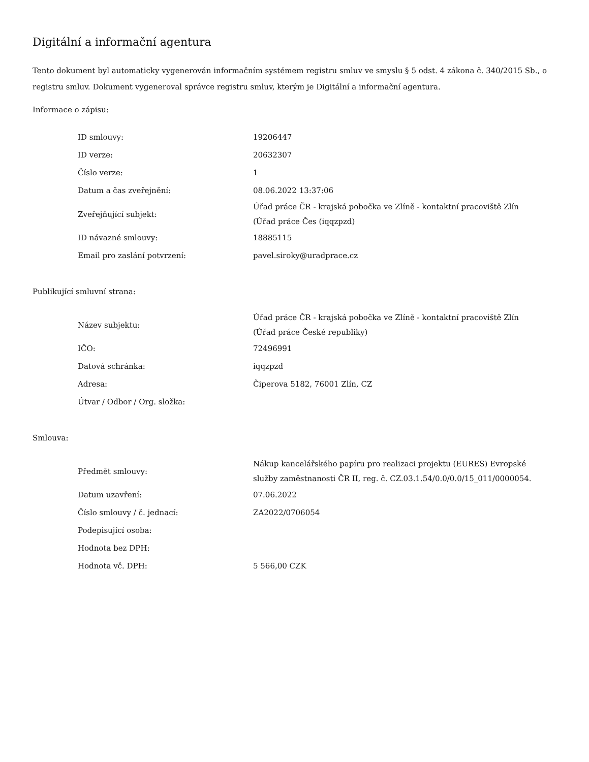Digitální a informační agentura
Tento dokument byl automaticky vygenerován informačním systémem registru smluv ve smyslu § 5 odst. 4 zákona č. 340/2015 Sb., o registru smluv. Dokument vygeneroval správce registru smluv, kterým je Digitální a informační agentura.
Informace o zápisu:
| ID smlouvy: | 19206447 |
| ID verze: | 20632307 |
| Číslo verze: | 1 |
| Datum a čas zveřejnění: | 08.06.2022 13:37:06 |
| Zveřejňující subjekt: | Úřad práce ČR - krajská pobočka ve Zlíně - kontaktní pracoviště Zlín (Úřad práce Čes (iqqzpzd) |
| ID návazné smlouvy: | 18885115 |
| Email pro zaslání potvrzení: | pavel.siroky@uradprace.cz |
Publikující smluvní strana:
| Název subjektu: | Úřad práce ČR - krajská pobočka ve Zlíně - kontaktní pracoviště Zlín (Úřad práce České republiky) |
| IČO: | 72496991 |
| Datová schránka: | iqqzpzd |
| Adresa: | Čiperova 5182, 76001 Zlín, CZ |
| Útvar / Odbor / Org. složka: | |
Smlouva:
| Předmět smlouvy: | Nákup kancelářského papíru pro realizaci projektu (EURES) Evropské služby zaměstnanosti ČR II, reg. č. CZ.03.1.54/0.0/0.0/15_011/0000054. |
| Datum uzavření: | 07.06.2022 |
| Číslo smlouvy / č. jednací: | ZA2022/0706054 |
| Podepisující osoba: | |
| Hodnota bez DPH: | |
| Hodnota vč. DPH: | 5 566,00 CZK |